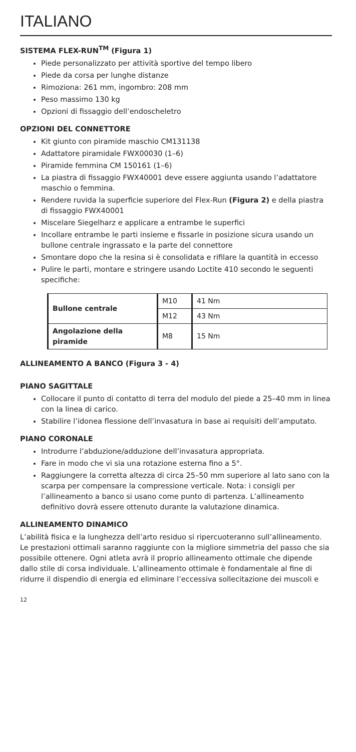ITALIANO
SISTEMA FLEX-RUN<sup>TM</sup> (Figura 1)
Piede personalizzato per attività sportive del tempo libero
Piede da corsa per lunghe distanze
Rimoziona: 261 mm, ingombro: 208 mm
Peso massimo 130 kg
Opzioni di fissaggio dell’endoscheletro
OPZIONI DEL CONNETTORE
Kit giunto con piramide maschio CM131138
Adattatore piramidale FWX00030 (1–6)
Piramide femmina CM 150161 (1–6)
La piastra di fissaggio FWX40001 deve essere aggiunta usando l’adattatore maschio o femmina.
Rendere ruvida la superficie superiore del Flex-Run (Figura 2) e della piastra di fissaggio FWX40001
Miscelare Siegelharz e applicare a entrambe le superfici
Incollare entrambe le parti insieme e fissarle in posizione sicura usando un bullone centrale ingrassato e la parte del connettore
Smontare dopo che la resina si è consolidata e rifilare la quantità in eccesso
Pulire le parti, montare e stringere usando Loctite 410 secondo le seguenti specifiche:
| Bullone centrale | M10 | 41 Nm |
| | M12 | 43 Nm |
| Angolazione della piramide | M8 | 15 Nm |
ALLINEAMENTO A BANCO (Figura 3 - 4)
PIANO SAGITTALE
Collocare il punto di contatto di terra del modulo del piede a 25–40 mm in linea con la linea di carico.
Stabilire l’idonea flessione dell’invasatura in base ai requisiti dell’amputato.
PIANO CORONALE
Introdurre l’abduzione/adduzione dell’invasatura appropriata.
Fare in modo che vi sia una rotazione esterna fino a 5°.
Raggiungere la corretta altezza di circa 25–50 mm superiore al lato sano con la scarpa per compensare la compressione verticale. Nota: i consigli per l’allineamento a banco si usano come punto di partenza. L’allineamento definitivo dovrà essere ottenuto durante la valutazione dinamica.
ALLINEAMENTO DINAMICO
L’abilità fisica e la lunghezza dell’arto residuo si ripercuoteranno sull’allineamento. Le prestazioni ottimali saranno raggiunte con la migliore simmetria del passo che sia possibile ottenere. Ogni atleta avrà il proprio allineamento ottimale che dipende dallo stile di corsa individuale. L’allineamento ottimale è fondamentale al fine di ridurre il dispendio di energia ed eliminare l’eccessiva sollecitazione dei muscoli e
12